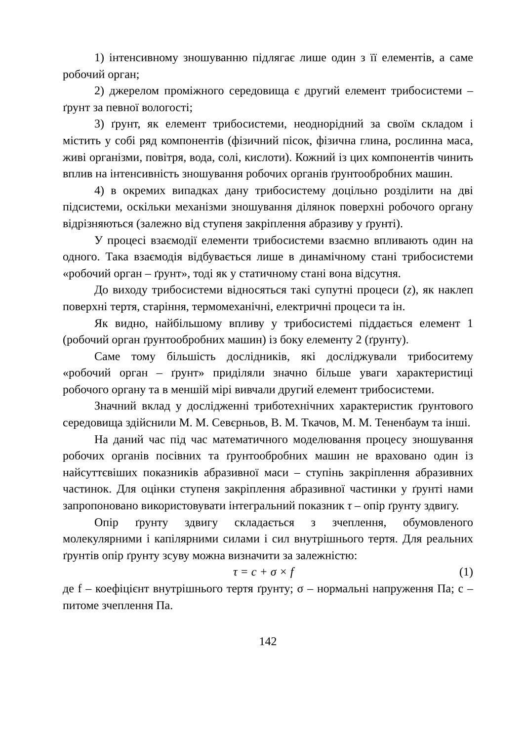1) інтенсивному зношуванню підлягає лише один з її елементів, а саме робочий орган;
2) джерелом проміжного середовища є другий елемент трибосистеми – ґрунт за певної вологості;
3) ґрунт, як елемент трибосистеми, неоднорідний за своїм складом і містить у собі ряд компонентів (фізичний пісок, фізична глина, рослинна маса, живі організми, повітря, вода, солі, кислоти). Кожний із цих компонентів чинить вплив на інтенсивність зношування робочих органів ґрунтообробних машин.
4) в окремих випадках дану трибосистему доцільно розділити на дві підсистеми, оскільки механізми зношування ділянок поверхні робочого органу відрізняються (залежно від ступеня закріплення абразиву у ґрунті).
У процесі взаємодії елементи трибосистеми взаємно впливають один на одного. Така взаємодія відбувається лише в динамічному стані трибосистеми «робочий орган – ґрунт», тоді як у статичному стані вона відсутня.
До виходу трибосистеми відносяться такі супутні процеси (z), як наклеп поверхні тертя, старіння, термомеханічні, електричні процеси та ін.
Як видно, найбільшому впливу у трибосистемі піддається елемент 1 (робочий орган ґрунтообробних машин) із боку елементу 2 (ґрунту).
Саме тому більшість дослідників, які досліджували трибоситему «робочий орган – ґрунт» приділяли значно більше уваги характеристиці робочого органу та в меншій мірі вивчали другий елемент трибосистеми.
Значний вклад у дослідженні триботехнічних характеристик ґрунтового середовища здійснили М. М. Севєрньов, В. М. Ткачов, М. М. Тененбаум та інші.
На даний час під час математичного моделювання процесу зношування робочих органів посівних та ґрунтообробних машин не враховано один із найсуттєвіших показників абразивної маси – ступінь закріплення абразивних частинок. Для оцінки ступеня закріплення абразивної частинки у ґрунті нами запропоновано використовувати інтегральний показник τ – опір ґрунту здвигу.
Опір ґрунту здвигу складається з зчеплення, обумовленого молекулярними і капілярними силами і сил внутрішнього тертя. Для реальних ґрунтів опір ґрунту зсуву можна визначити за залежністю:
τ = c + σ × f (1)
де f – коефіцієнт внутрішнього тертя ґрунту; σ – нормальні напруження Па; с – питоме зчеплення Па.
142